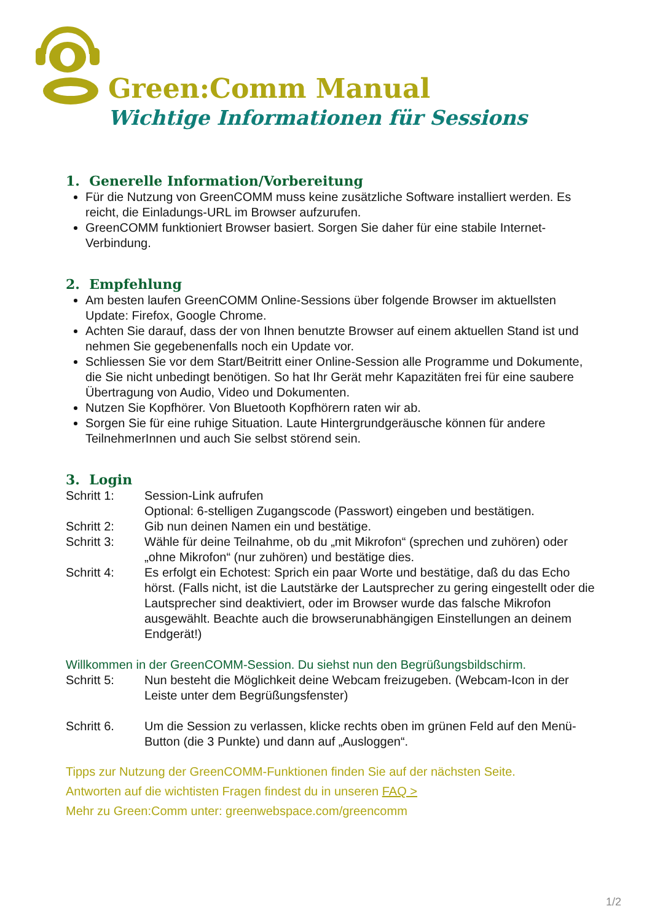Green:Comm Manual
Wichtige Informationen für Sessions
1. Generelle Information/Vorbereitung
Für die Nutzung von GreenCOMM muss keine zusätzliche Software installiert werden. Es reicht, die Einladungs-URL im Browser aufzurufen.
GreenCOMM funktioniert Browser basiert. Sorgen Sie daher für eine stabile Internet-Verbindung.
2. Empfehlung
Am besten laufen GreenCOMM Online-Sessions über folgende Browser im aktuellsten Update: Firefox, Google Chrome.
Achten Sie darauf, dass der von Ihnen benutzte Browser auf einem aktuellen Stand ist und nehmen Sie gegebenenfalls noch ein Update vor.
Schliessen Sie vor dem Start/Beitritt einer Online-Session alle Programme und Dokumente, die Sie nicht unbedingt benötigen. So hat Ihr Gerät mehr Kapazitäten frei für eine saubere Übertragung von Audio, Video und Dokumenten.
Nutzen Sie Kopfhörer. Von Bluetooth Kopfhörern raten wir ab.
Sorgen Sie für eine ruhige Situation. Laute Hintergrundgeräusche können für andere TeilnehmerInnen und auch Sie selbst störend sein.
3. Login
Schritt 1: Session-Link aufrufen
Optional: 6-stelligen Zugangscode (Passwort) eingeben und bestätigen.
Schritt 2: Gib nun deinen Namen ein und bestätige.
Schritt 3: Wähle für deine Teilnahme, ob du „mit Mikrofon“ (sprechen und zuhören) oder „ohne Mikrofon“ (nur zuhören) und bestätige dies.
Schritt 4: Es erfolgt ein Echotest: Sprich ein paar Worte und bestätige, daß du das Echo hörst. (Falls nicht, ist die Lautstärke der Lautsprecher zu gering eingestellt oder die Lautsprecher sind deaktiviert, oder im Browser wurde das falsche Mikrofon ausgewählt. Beachte auch die browserunabhängigen Einstellungen an deinem Endgerät!)
Willkommen in der GreenCOMM-Session. Du siehst nun den Begrüßungsbildschirm.
Schritt 5: Nun besteht die Möglichkeit deine Webcam freizugeben. (Webcam-Icon in der Leiste unter dem Begrüßungsfenster)
Schritt 6. Um die Session zu verlassen, klicke rechts oben im grünen Feld auf den Menü-Button (die 3 Punkte) und dann auf „Ausloggen“.
Tipps zur Nutzung der GreenCOMM-Funktionen finden Sie auf der nächsten Seite.
Antworten auf die wichtisten Fragen findest du in unseren FAQ >
Mehr zu Green:Comm unter: greenwebspace.com/greencomm
1/2